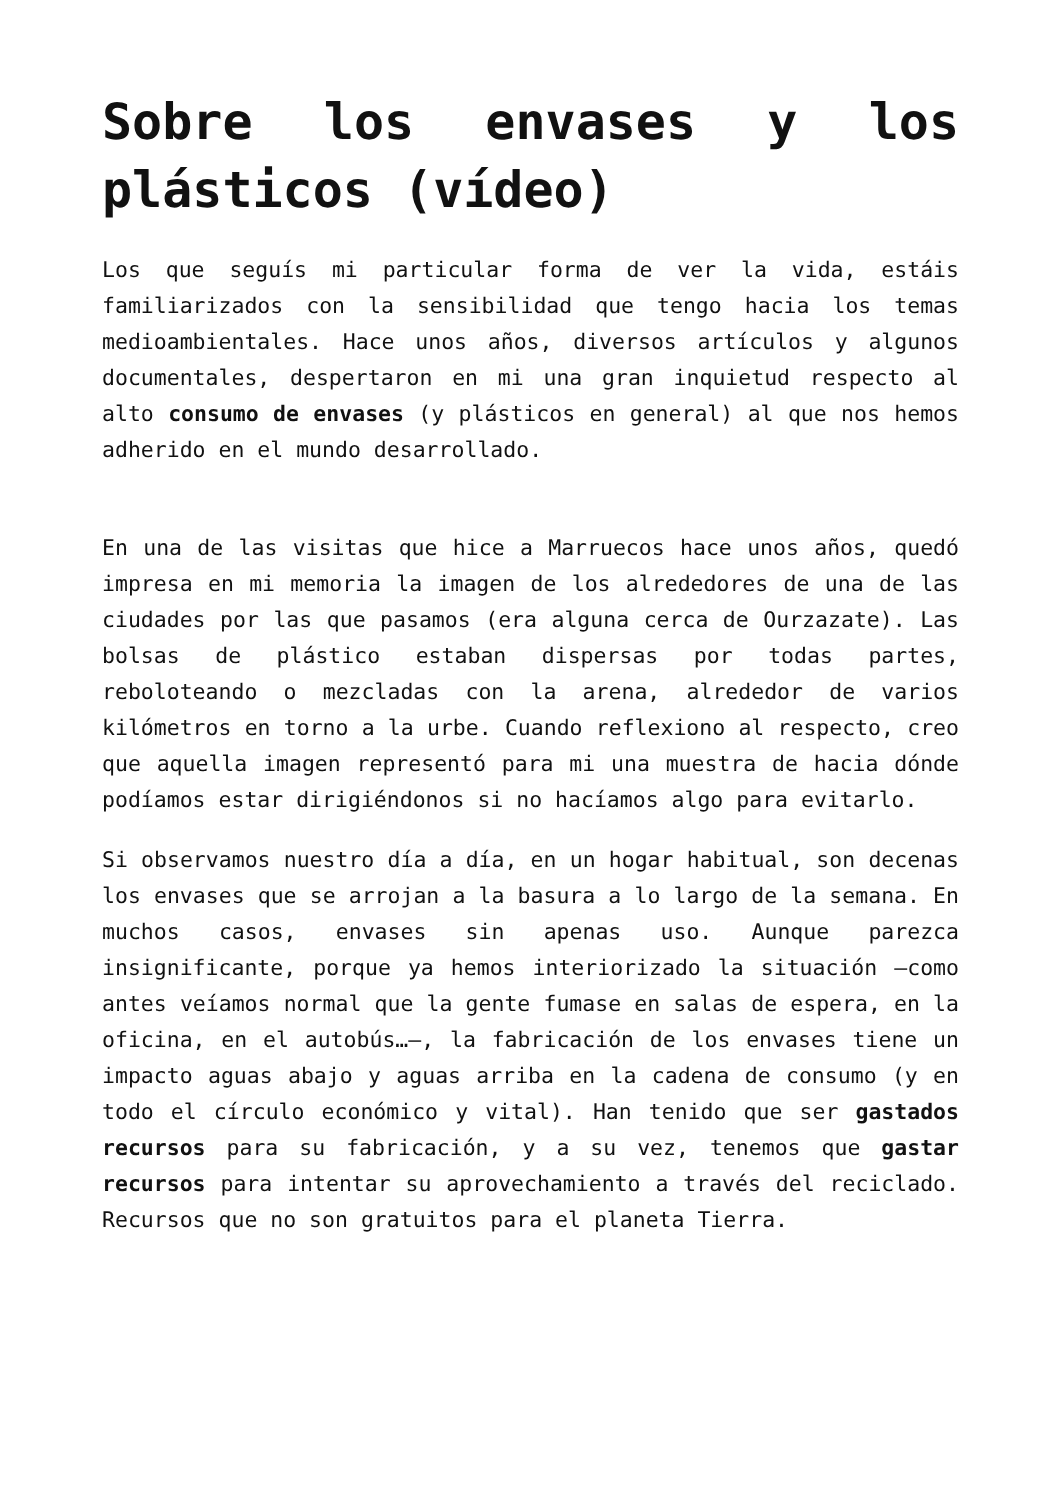Sobre los envases y los plásticos (vídeo)
Los que seguís mi particular forma de ver la vida, estáis familiarizados con la sensibilidad que tengo hacia los temas medioambientales. Hace unos años, diversos artículos y algunos documentales, despertaron en mi una gran inquietud respecto al alto consumo de envases (y plásticos en general) al que nos hemos adherido en el mundo desarrollado.
En una de las visitas que hice a Marruecos hace unos años, quedó impresa en mi memoria la imagen de los alrededores de una de las ciudades por las que pasamos (era alguna cerca de Ourzazate). Las bolsas de plástico estaban dispersas por todas partes, reboloteando o mezcladas con la arena, alrededor de varios kilómetros en torno a la urbe. Cuando reflexiono al respecto, creo que aquella imagen representó para mi una muestra de hacia dónde podíamos estar dirigiéndonos si no hacíamos algo para evitarlo.
Si observamos nuestro día a día, en un hogar habitual, son decenas los envases que se arrojan a la basura a lo largo de la semana. En muchos casos, envases sin apenas uso. Aunque parezca insignificante, porque ya hemos interiorizado la situación –como antes veíamos normal que la gente fumase en salas de espera, en la oficina, en el autobús…–, la fabricación de los envases tiene un impacto aguas abajo y aguas arriba en la cadena de consumo (y en todo el círculo económico y vital). Han tenido que ser gastados recursos para su fabricación, y a su vez, tenemos que gastar recursos para intentar su aprovechamiento a través del reciclado. Recursos que no son gratuitos para el planeta Tierra.